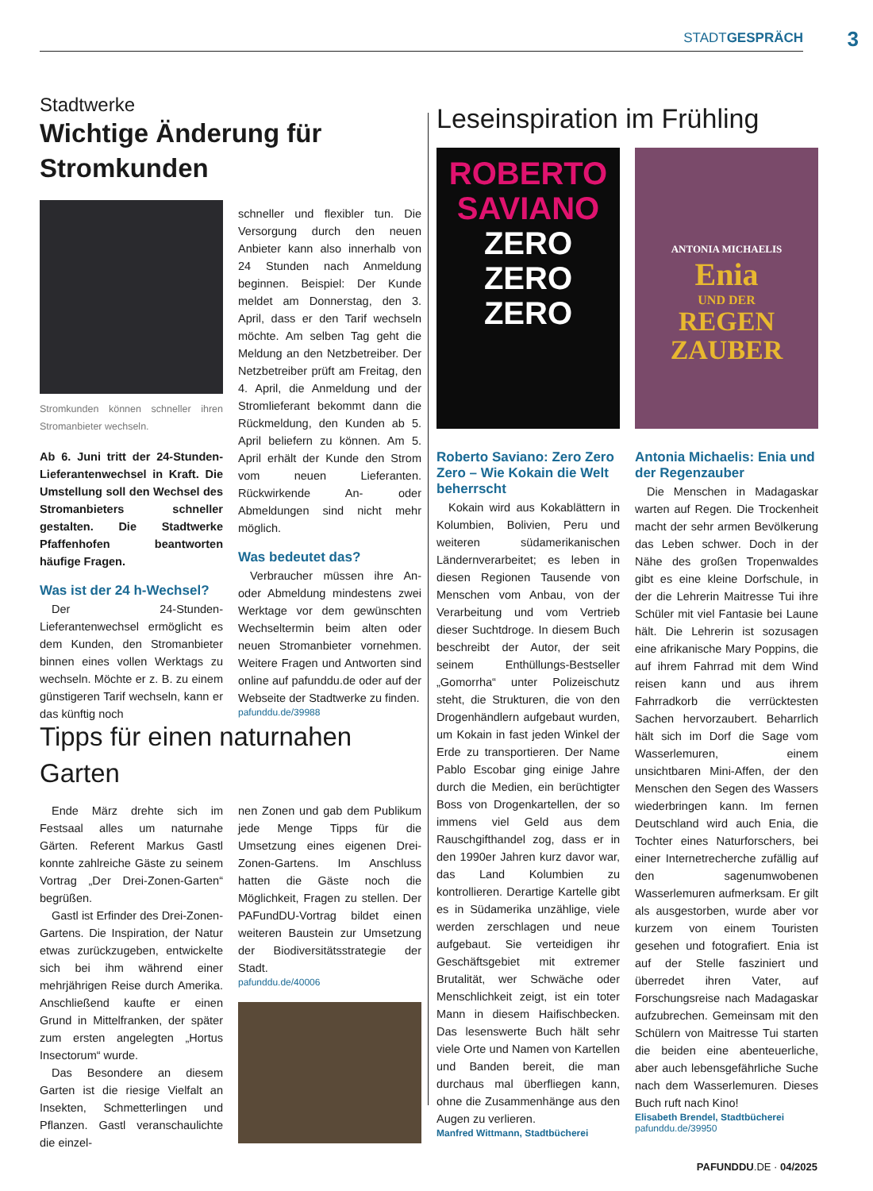STADTGESPRÄCH
3
Stadtwerke
Wichtige Änderung für Stromkunden
Stromkunden können schneller ihren Stromanbieter wechseln.
Ab 6. Juni tritt der 24-Stunden-Lieferantenwechsel in Kraft. Die Umstellung soll den Wechsel des Stromanbieters schneller gestalten. Die Stadtwerke Pfaffenhofen beantworten häufige Fragen.
Was ist der 24 h-Wechsel?
Der 24-Stunden-Lieferantenwechsel ermöglicht es dem Kunden, den Stromanbieter binnen eines vollen Werktags zu wechseln. Möchte er z. B. zu einem günstigeren Tarif wechseln, kann er das künftig noch
schneller und flexibler tun. Die Versorgung durch den neuen Anbieter kann also innerhalb von 24 Stunden nach Anmeldung beginnen. Beispiel: Der Kunde meldet am Donnerstag, den 3. April, dass er den Tarif wechseln möchte. Am selben Tag geht die Meldung an den Netzbetreiber. Der Netzbetreiber prüft am Freitag, den 4. April, die Anmeldung und der Stromlieferant bekommt dann die Rückmeldung, den Kunden ab 5. April beliefern zu können. Am 5. April erhält der Kunde den Strom vom neuen Lieferanten. Rückwirkende An- oder Abmeldungen sind nicht mehr möglich.
Was bedeutet das?
Verbraucher müssen ihre An- oder Abmeldung mindestens zwei Werktage vor dem gewünschten Wechseltermin beim alten oder neuen Stromanbieter vornehmen. Weitere Fragen und Antworten sind online auf pafunddu.de oder auf der Webseite der Stadtwerke zu finden.
pafunddu.de/39988
Tipps für einen naturnahen Garten
Ende März drehte sich im Festsaal alles um naturnahe Gärten. Referent Markus Gastl konnte zahlreiche Gäste zu seinem Vortrag „Der Drei-Zonen-Garten“ begrüßen.
Gastl ist Erfinder des Drei-Zonen-Gartens. Die Inspiration, der Natur etwas zurückzugeben, entwickelte sich bei ihm während einer mehrjährigen Reise durch Amerika. Anschließend kaufte er einen Grund in Mittelfranken, der später zum ersten angelegten „Hortus Insectorum“ wurde.
Das Besondere an diesem Garten ist die riesige Vielfalt an Insekten, Schmetterlingen und Pflanzen. Gastl veranschaulichte die einzel-
nen Zonen und gab dem Publikum jede Menge Tipps für die Umsetzung eines eigenen Drei-Zonen-Gartens. Im Anschluss hatten die Gäste noch die Möglichkeit, Fragen zu stellen. Der PAFundDU-Vortrag bildet einen weiteren Baustein zur Umsetzung der Biodiversitätsstrategie der Stadt.
pafunddu.de/40006
Leseinspiration im Frühling
ROBERTO
SAVIANO
ZERO
ZERO
ZERO
Roberto Saviano: Zero Zero Zero – Wie Kokain die Welt beherrscht
Kokain wird aus Kokablättern in Kolumbien, Bolivien, Peru und weiteren südamerikanischen Ländernverarbeitet; es leben in diesen Regionen Tausende von Menschen vom Anbau, von der Verarbeitung und vom Vertrieb dieser Suchtdroge. In diesem Buch beschreibt der Autor, der seit seinem Enthüllungs-Bestseller „Gomorrha“ unter Polizeischutz steht, die Strukturen, die von den Drogenhändlern aufgebaut wurden, um Kokain in fast jeden Winkel der Erde zu transportieren. Der Name Pablo Escobar ging einige Jahre durch die Medien, ein berüchtigter Boss von Drogenkartellen, der so immens viel Geld aus dem Rauschgifthandel zog, dass er in den 1990er Jahren kurz davor war, das Land Kolumbien zu kontrollieren. Derartige Kartelle gibt es in Südamerika unzählige, viele werden zerschlagen und neue aufgebaut. Sie verteidigen ihr Geschäftsgebiet mit extremer Brutalität, wer Schwäche oder Menschlichkeit zeigt, ist ein toter Mann in diesem Haifischbecken. Das lesenswerte Buch hält sehr viele Orte und Namen von Kartellen und Banden bereit, die man durchaus mal überfliegen kann, ohne die Zusammenhänge aus den Augen zu verlieren.
Manfred Wittmann, Stadtbücherei
ANTONIA MICHAELIS
Enia
UND DER
REGEN
ZAUBER
Antonia Michaelis: Enia und der Regenzauber
Die Menschen in Madagaskar warten auf Regen. Die Trockenheit macht der sehr armen Bevölkerung das Leben schwer. Doch in der Nähe des großen Tropenwaldes gibt es eine kleine Dorfschule, in der die Lehrerin Maitresse Tui ihre Schüler mit viel Fantasie bei Laune hält. Die Lehrerin ist sozusagen eine afrikanische Mary Poppins, die auf ihrem Fahrrad mit dem Wind reisen kann und aus ihrem Fahrradkorb die verrücktesten Sachen hervorzaubert. Beharrlich hält sich im Dorf die Sage vom Wasserlemuren, einem unsichtbaren Mini-Affen, der den Menschen den Segen des Wassers wiederbringen kann. Im fernen Deutschland wird auch Enia, die Tochter eines Naturforschers, bei einer Internetrecherche zufällig auf den sagenumwobenen Wasserlemuren aufmerksam. Er gilt als ausgestorben, wurde aber vor kurzem von einem Touristen gesehen und fotografiert. Enia ist auf der Stelle fasziniert und überredet ihren Vater, auf Forschungsreise nach Madagaskar aufzubrechen. Gemeinsam mit den Schülern von Maitresse Tui starten die beiden eine abenteuerliche, aber auch lebensgefährliche Suche nach dem Wasserlemuren. Dieses Buch ruft nach Kino!
Elisabeth Brendel, Stadtbücherei
pafunddu.de/39950
PAFUNDDU.DE · 04/2025